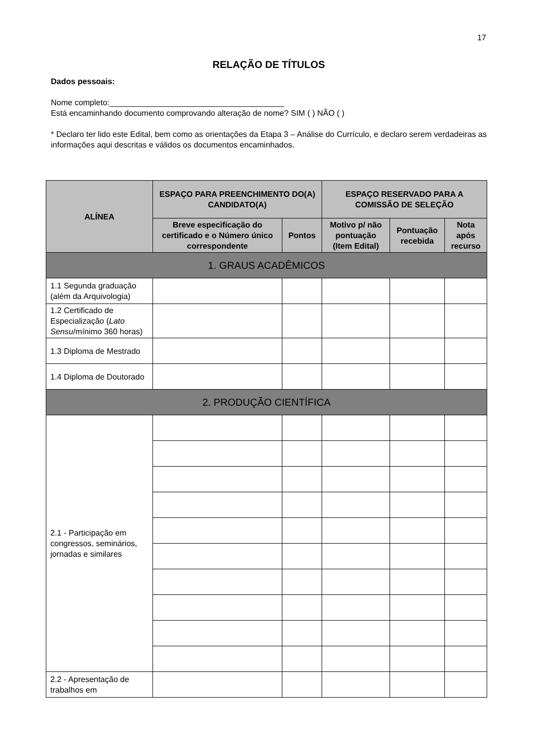17
RELAÇÃO DE TÍTULOS
Dados pessoais:
Nome completo:_______________________________________
Está encaminhando documento comprovando alteração de nome? SIM ( ) NÃO ( )
* Declaro ter lido este Edital, bem como as orientações da Etapa 3 – Análise do Currículo, e declaro serem verdadeiras as informações aqui descritas e válidos os documentos encaminhados.
| ALÍNEA | ESPAÇO PARA PREENCHIMENTO DO(A) CANDIDATO(A) | | ESPAÇO RESERVADO PARA A COMISSÃO DE SELEÇÃO | | |
| --- | --- | --- | --- | --- | --- |
| | Breve especificação do certificado e o Número único correspondente | Pontos | Motivo p/ não pontuação (Item Edital) | Pontuação recebida | Nota após recurso |
| 1. GRAUS ACADÊMICOS | | | | | |
| 1.1 Segunda graduação (além da Arquivologia) | | | | | |
| 1.2 Certificado de Especialização ( Lato Sensu /mínimo 360 horas) | | | | | |
| 1.3 Diploma de Mestrado | | | | | |
| 1.4 Diploma de Doutorado | | | | | |
| 2. PRODUÇÃO CIENTÍFICA | | | | | |
| 2.1 - Participação em congressos, seminários, jornadas e similares | | | | | |
| 2.2 - Apresentação de trabalhos em | | | | | |